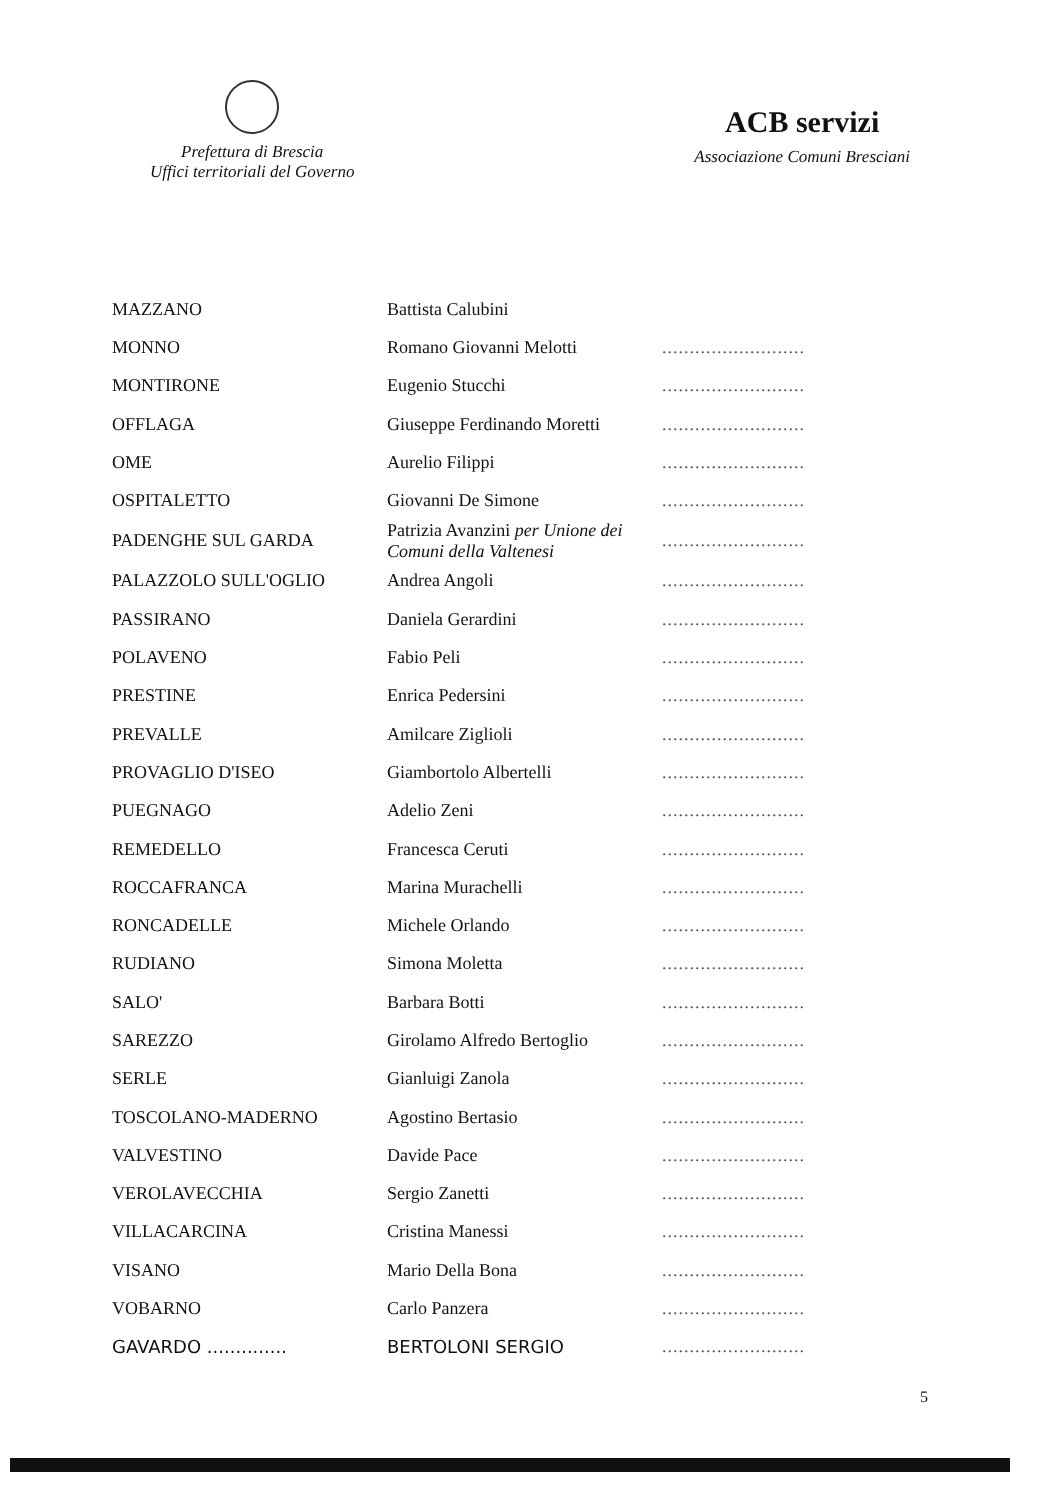Prefettura di Brescia
Uffici territoriali del Governo
ACB servizi
Associazione Comuni Bresciani
| MAZZANO | Battista Calubini | |
| MONNO | Romano Giovanni Melotti | .......................... |
| MONTIRONE | Eugenio Stucchi | .......................... |
| OFFLAGA | Giuseppe Ferdinando Moretti | .......................... |
| OME | Aurelio Filippi | .......................... |
| OSPITALETTO | Giovanni De Simone | .......................... |
| PADENGHE SUL GARDA | Patrizia Avanzini per Unione dei Comuni della Valtenesi | .......................... |
| PALAZZOLO SULL'OGLIO | Andrea Angoli | .......................... |
| PASSIRANO | Daniela Gerardini | .......................... |
| POLAVENO | Fabio Peli | .......................... |
| PRESTINE | Enrica Pedersini | .......................... |
| PREVALLE | Amilcare Ziglioli | .......................... |
| PROVAGLIO D'ISEO | Giambortolo Albertelli | .......................... |
| PUEGNAGO | Adelio Zeni | .......................... |
| REMEDELLO | Francesca Ceruti | .......................... |
| ROCCAFRANCA | Marina Murachelli | .......................... |
| RONCADELLE | Michele Orlando | .......................... |
| RUDIANO | Simona Moletta | .......................... |
| SALO' | Barbara Botti | .......................... |
| SAREZZO | Girolamo Alfredo Bertoglio | .......................... |
| SERLE | Gianluigi Zanola | .......................... |
| TOSCOLANO-MADERNO | Agostino Bertasio | .......................... |
| VALVESTINO | Davide Pace | .......................... |
| VEROLAVECCHIA | Sergio Zanetti | .......................... |
| VILLACARCINA | Cristina Manessi | .......................... |
| VISANO | Mario Della Bona | .......................... |
| VOBARNO | Carlo Panzera | .......................... |
| GAVARDO .............. | BERTOLONI SERGIO | .......................... |
5